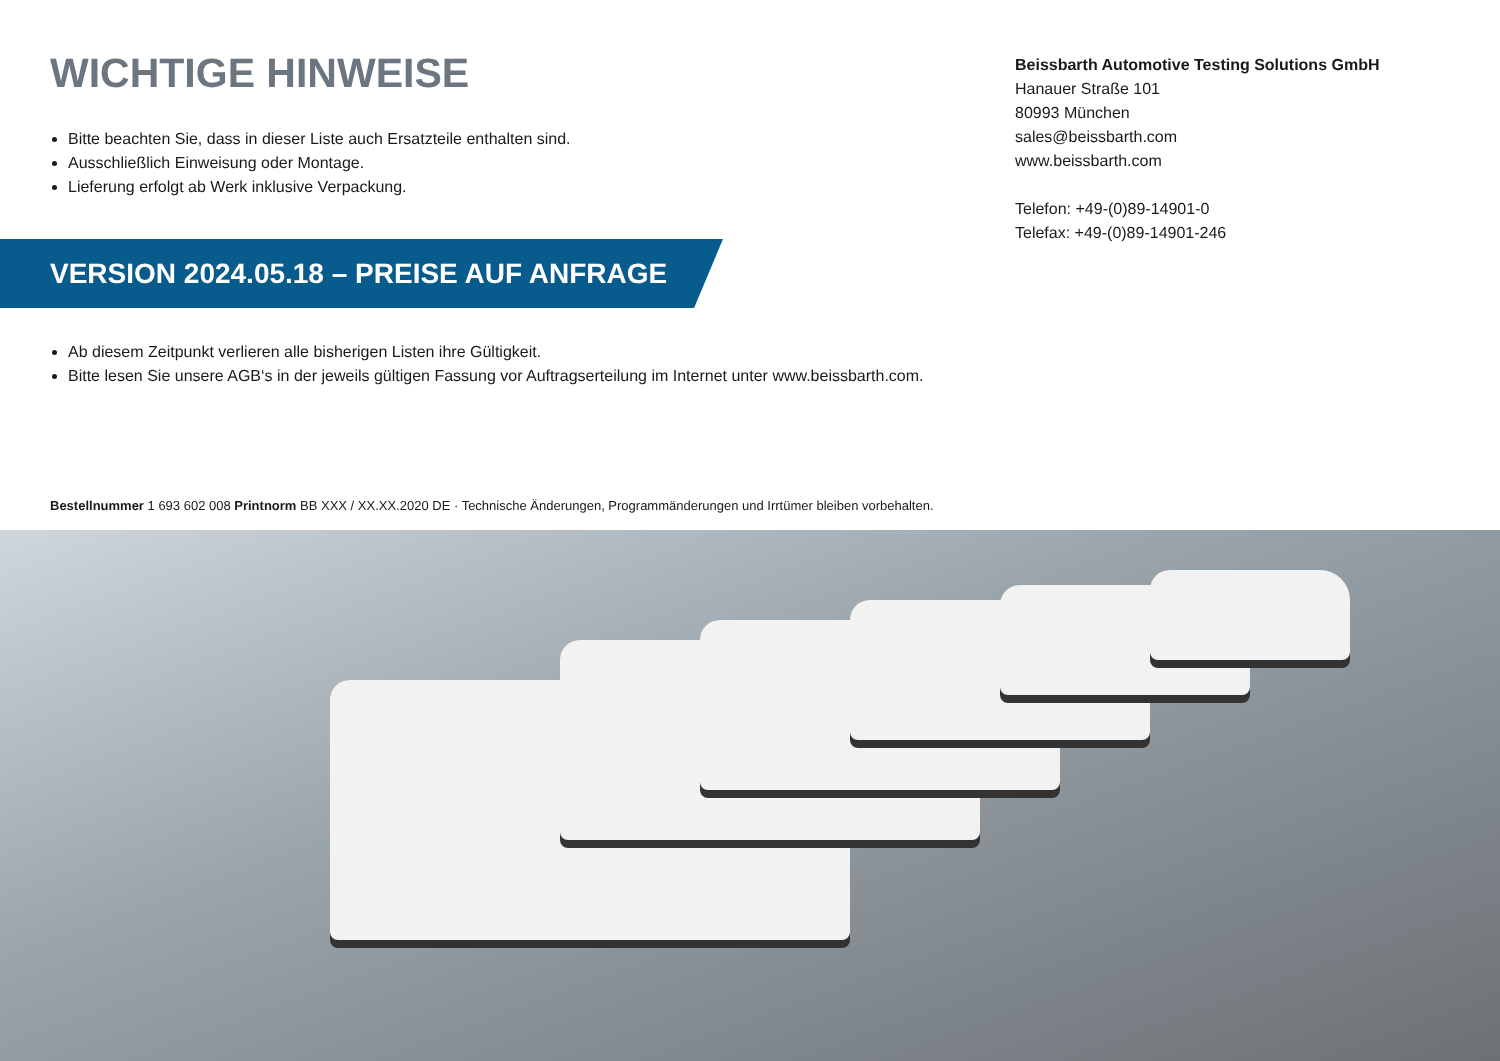WICHTIGE HINWEISE
Bitte beachten Sie, dass in dieser Liste auch Ersatzteile enthalten sind.
Ausschließlich Einweisung oder Montage.
Lieferung erfolgt ab Werk inklusive Verpackung.
Beissbarth Automotive Testing Solutions GmbH
Hanauer Straße 101
80993 München
sales@beissbarth.com
www.beissbarth.com
Telefon: +49-(0)89-14901-0
Telefax: +49-(0)89-14901-246
VERSION 2024.05.18 – PREISE AUF ANFRAGE
Ab diesem Zeitpunkt verlieren alle bisherigen Listen ihre Gültigkeit.
Bitte lesen Sie unsere AGB‘s in der jeweils gültigen Fassung vor Auftragserteilung im Internet unter www.beissbarth.com.
Bestellnummer 1 693 602 008 Printnorm BB XXX / XX.XX.2020 DE · Technische Änderungen, Programmänderungen und Irrtümer bleiben vorbehalten.